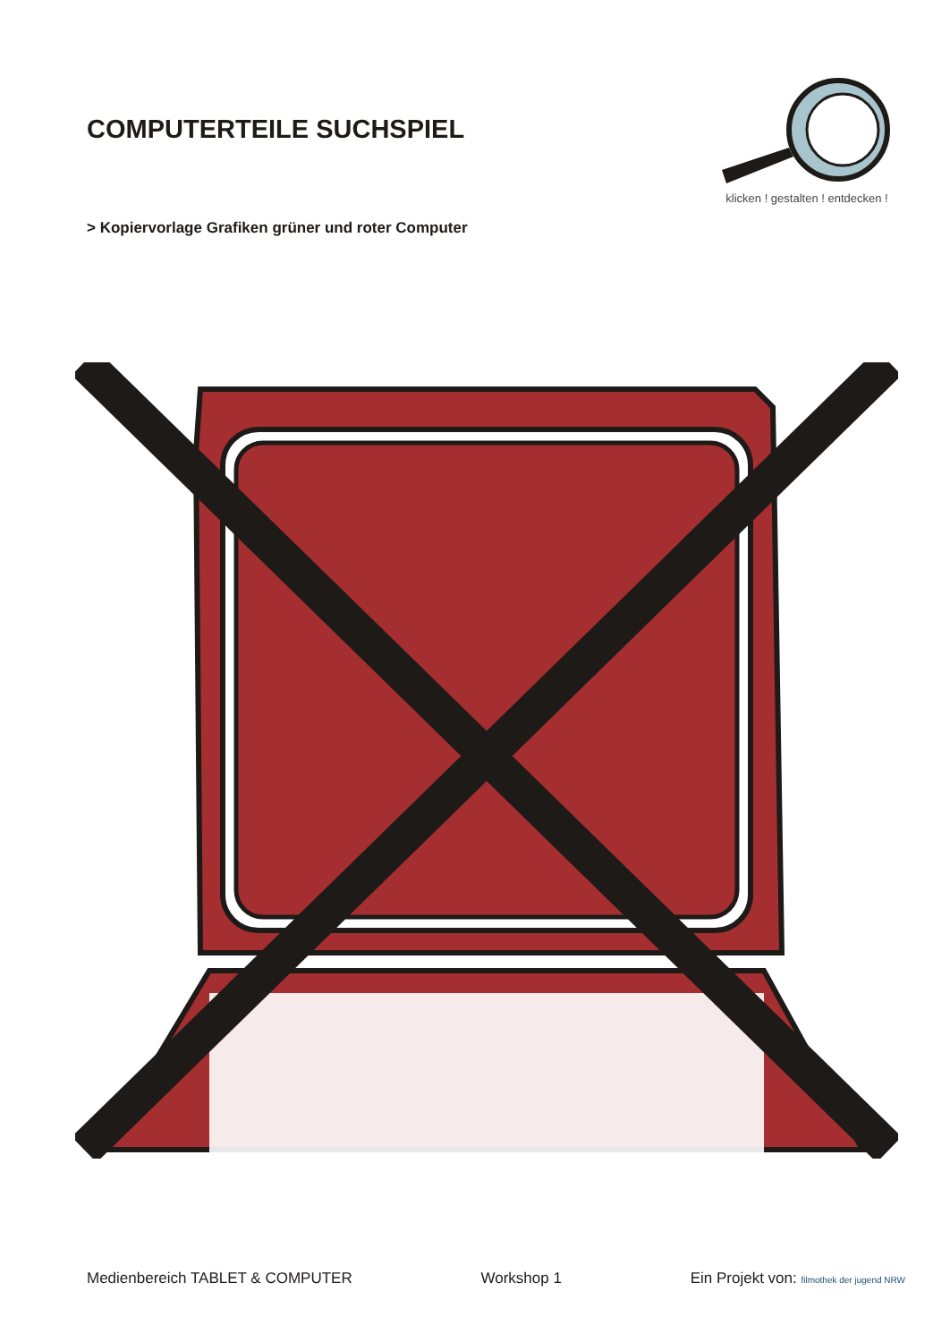COMPUTERTEILE SUCHSPIEL
klicken ! gestalten ! entdecken !
> Kopiervorlage Grafiken grüner und roter Computer
Medienbereich TABLET & COMPUTER Workshop 1 Ein Projekt von: filmothek der jugend NRW